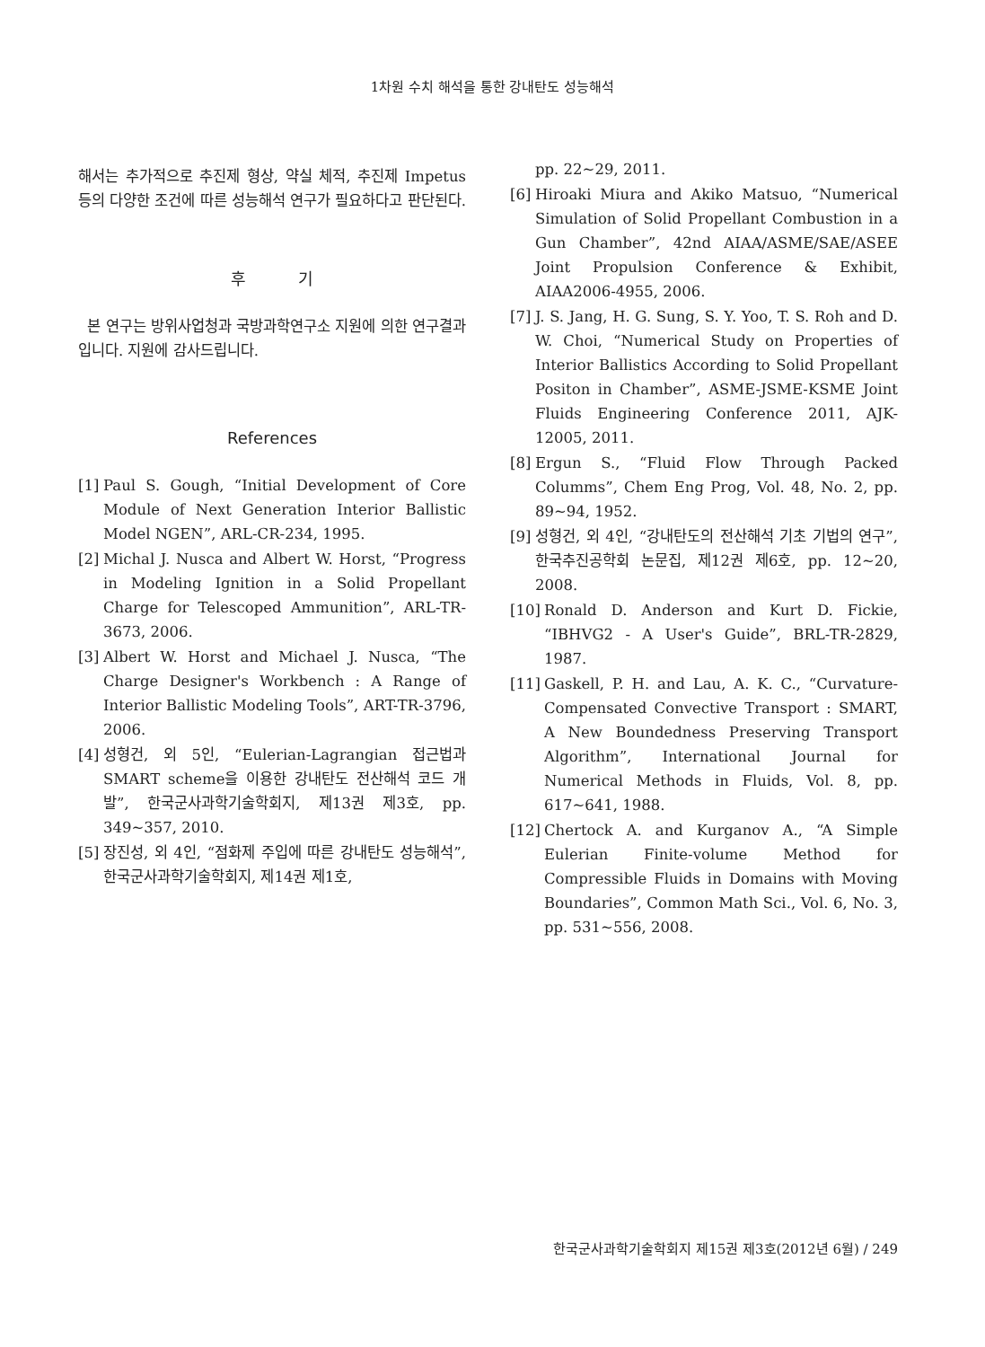1차원 수치 해석을 통한 강내탄도 성능해석
해서는 추가적으로 추진제 형상, 약실 체적, 추진제 Impetus 등의 다양한 조건에 따른 성능해석 연구가 필요하다고 판단된다.
후 기
본 연구는 방위사업청과 국방과학연구소 지원에 의한 연구결과입니다. 지원에 감사드립니다.
References
[1] Paul S. Gough, “Initial Development of Core Module of Next Generation Interior Ballistic Model NGEN”, ARL-CR-234, 1995.
[2] Michal J. Nusca and Albert W. Horst, “Progress in Modeling Ignition in a Solid Propellant Charge for Telescoped Ammunition”, ARL-TR-3673, 2006.
[3] Albert W. Horst and Michael J. Nusca, “The Charge Designer's Workbench : A Range of Interior Ballistic Modeling Tools”, ART-TR-3796, 2006.
[4] 성형건, 외 5인, “Eulerian-Lagrangian 접근법과 SMART scheme을 이용한 강내탄도 전산해석 코드 개발”, 한국군사과학기술학회지, 제13권 제3호, pp. 349∼357, 2010.
[5] 장진성, 외 4인, “점화제 주입에 따른 강내탄도 성능해석”, 한국군사과학기술학회지, 제14권 제1호,
pp. 22∼29, 2011.
[6] Hiroaki Miura and Akiko Matsuo, “Numerical Simulation of Solid Propellant Combustion in a Gun Chamber”, 42nd AIAA/ASME/SAE/ASEE Joint Propulsion Conference & Exhibit, AIAA2006-4955, 2006.
[7] J. S. Jang, H. G. Sung, S. Y. Yoo, T. S. Roh and D. W. Choi, “Numerical Study on Properties of Interior Ballistics According to Solid Propellant Positon in Chamber”, ASME-JSME-KSME Joint Fluids Engineering Conference 2011, AJK-12005, 2011.
[8] Ergun S., “Fluid Flow Through Packed Columms”, Chem Eng Prog, Vol. 48, No. 2, pp. 89∼94, 1952.
[9] 성형건, 외 4인, “강내탄도의 전산해석 기초 기법의 연구”, 한국추진공학회 논문집, 제12권 제6호, pp. 12∼20, 2008.
[10] Ronald D. Anderson and Kurt D. Fickie, “IBHVG2 - A User's Guide”, BRL-TR-2829, 1987.
[11] Gaskell, P. H. and Lau, A. K. C., “Curvature-Compensated Convective Transport : SMART, A New Boundedness Preserving Transport Algorithm”, International Journal for Numerical Methods in Fluids, Vol. 8, pp. 617∼641, 1988.
[12] Chertock A. and Kurganov A., “A Simple Eulerian Finite-volume Method for Compressible Fluids in Domains with Moving Boundaries”, Common Math Sci., Vol. 6, No. 3, pp. 531∼556, 2008.
한국군사과학기술학회지 제15권 제3호(2012년 6월) / 249